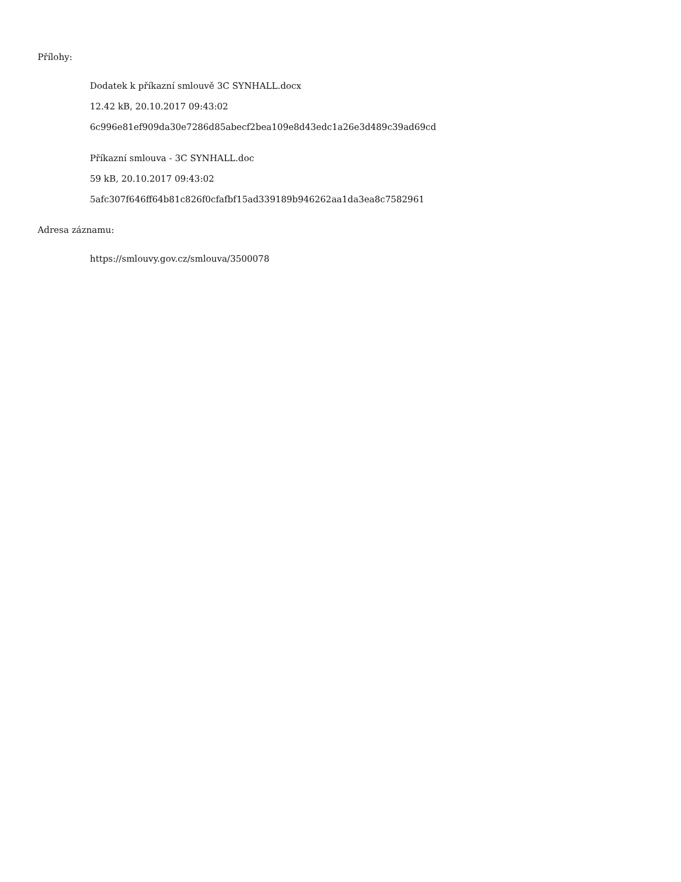Přílohy:
Dodatek k příkazní smlouvě 3C SYNHALL.docx
12.42 kB, 20.10.2017 09:43:02
6c996e81ef909da30e7286d85abecf2bea109e8d43edc1a26e3d489c39ad69cd
Příkazní smlouva - 3C SYNHALL.doc
59 kB, 20.10.2017 09:43:02
5afc307f646ff64b81c826f0cfafbf15ad339189b946262aa1da3ea8c7582961
Adresa záznamu:
https://smlouvy.gov.cz/smlouva/3500078